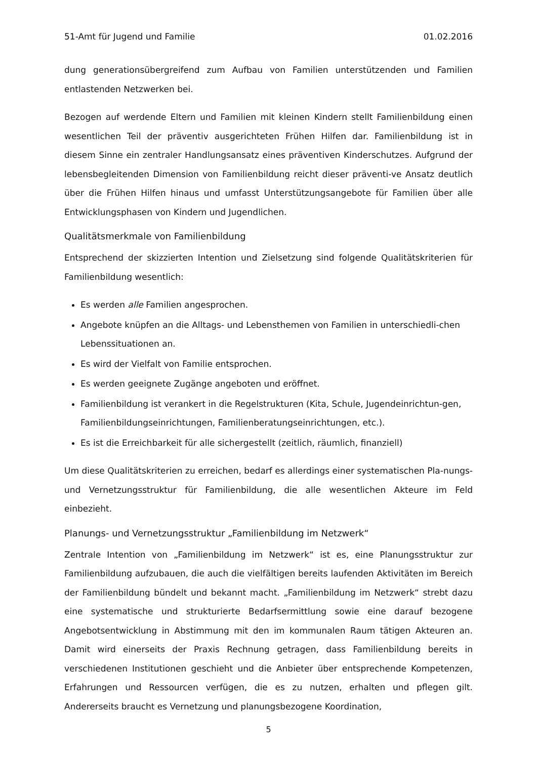51-Amt für Jugend und Familie 01.02.2016
dung generationsübergreifend zum Aufbau von Familien unterstützenden und Familien entlastenden Netzwerken bei.
Bezogen auf werdende Eltern und Familien mit kleinen Kindern stellt Familienbildung einen wesentlichen Teil der präventiv ausgerichteten Frühen Hilfen dar. Familienbildung ist in diesem Sinne ein zentraler Handlungsansatz eines präventiven Kinderschutzes. Aufgrund der lebensbegleitenden Dimension von Familienbildung reicht dieser präventi-ve Ansatz deutlich über die Frühen Hilfen hinaus und umfasst Unterstützungsangebote für Familien über alle Entwicklungsphasen von Kindern und Jugendlichen.
Qualitätsmerkmale von Familienbildung
Entsprechend der skizzierten Intention und Zielsetzung sind folgende Qualitätskriterien für Familienbildung wesentlich:
Es werden alle Familien angesprochen.
Angebote knüpfen an die Alltags- und Lebensthemen von Familien in unterschiedli-chen Lebenssituationen an.
Es wird der Vielfalt von Familie entsprochen.
Es werden geeignete Zugänge angeboten und eröffnet.
Familienbildung ist verankert in die Regelstrukturen (Kita, Schule, Jugendeinrichtun-gen, Familienbildungseinrichtungen, Familienberatungseinrichtungen, etc.).
Es ist die Erreichbarkeit für alle sichergestellt (zeitlich, räumlich, finanziell)
Um diese Qualitätskriterien zu erreichen, bedarf es allerdings einer systematischen Pla-nungs- und Vernetzungsstruktur für Familienbildung, die alle wesentlichen Akteure im Feld einbezieht.
Planungs- und Vernetzungsstruktur „Familienbildung im Netzwerk“
Zentrale Intention von „Familienbildung im Netzwerk“ ist es, eine Planungsstruktur zur Familienbildung aufzubauen, die auch die vielfältigen bereits laufenden Aktivitäten im Bereich der Familienbildung bündelt und bekannt macht. „Familienbildung im Netzwerk“ strebt dazu eine systematische und strukturierte Bedarfsermittlung sowie eine darauf bezogene Angebotsentwicklung in Abstimmung mit den im kommunalen Raum tätigen Akteuren an. Damit wird einerseits der Praxis Rechnung getragen, dass Familienbildung bereits in verschiedenen Institutionen geschieht und die Anbieter über entsprechende Kompetenzen, Erfahrungen und Ressourcen verfügen, die es zu nutzen, erhalten und pflegen gilt. Andererseits braucht es Vernetzung und planungsbezogene Koordination,
5